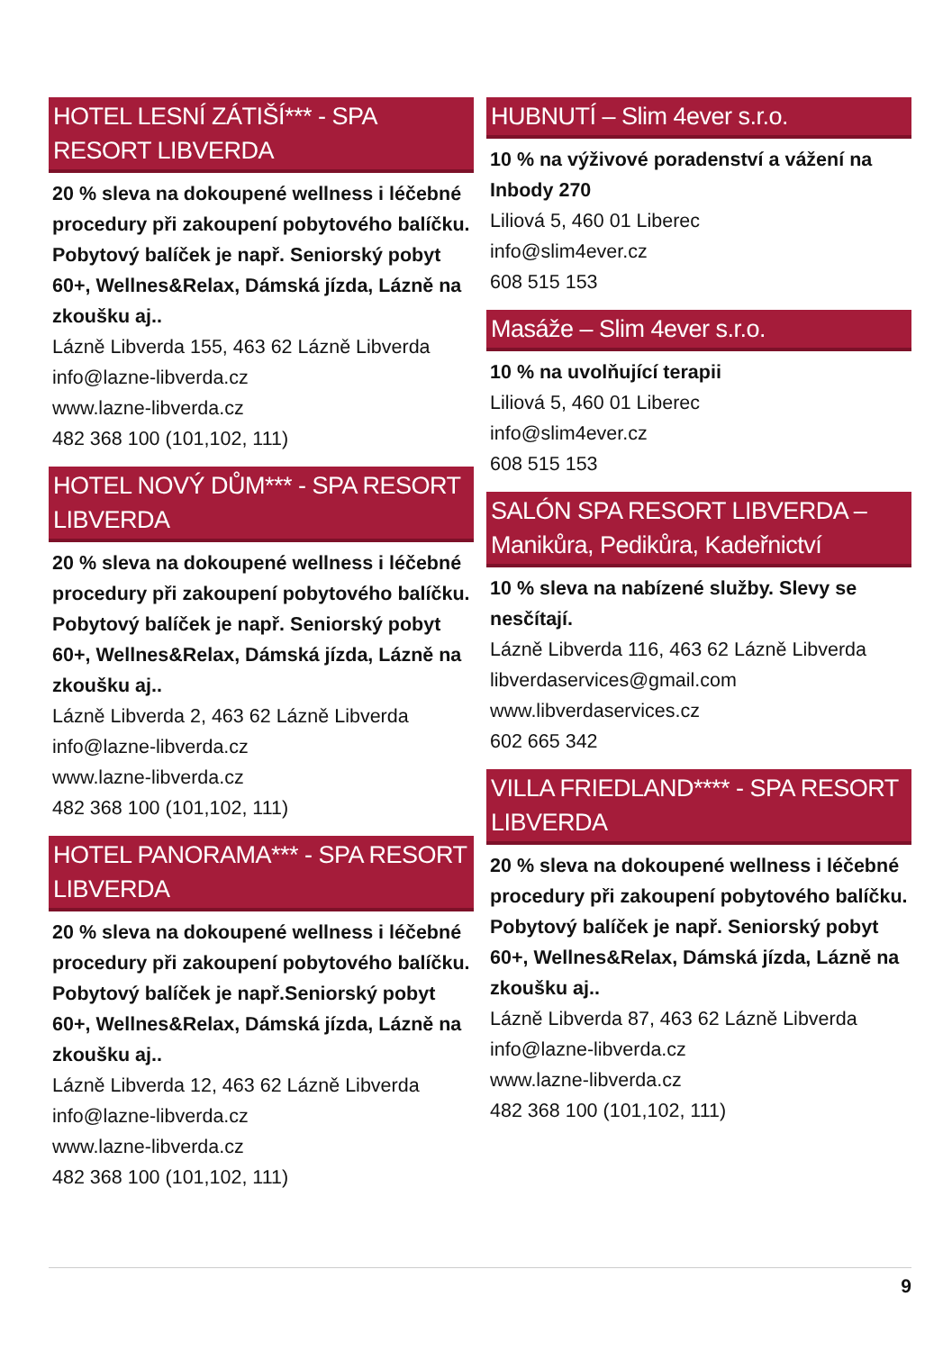HOTEL LESNÍ ZÁTIŠÍ*** - SPA RESORT LIBVERDA
20 % sleva na dokoupené wellness i léčebné procedury při zakoupení pobytového balíčku. Pobytový balíček je např. Seniorský pobyt 60+, Wellnes&Relax, Dámská jízda, Lázně na zkoušku aj..
Lázně Libverda 155, 463 62 Lázně Libverda
info@lazne-libverda.cz
www.lazne-libverda.cz
482 368 100 (101,102, 111)
HOTEL NOVÝ DŮM*** - SPA RESORT LIBVERDA
20 % sleva na dokoupené wellness i léčebné procedury při zakoupení pobytového balíčku. Pobytový balíček je např. Seniorský pobyt 60+, Wellnes&Relax, Dámská jízda, Lázně na zkoušku aj..
Lázně Libverda 2, 463 62 Lázně Libverda
info@lazne-libverda.cz
www.lazne-libverda.cz
482 368 100 (101,102, 111)
HOTEL PANORAMA*** - SPA RESORT LIBVERDA
20 % sleva na dokoupené wellness i léčebné procedury při zakoupení pobytového balíčku. Pobytový balíček je např.Seniorský pobyt 60+, Wellnes&Relax, Dámská jízda, Lázně na zkoušku aj..
Lázně Libverda 12, 463 62 Lázně Libverda
info@lazne-libverda.cz
www.lazne-libverda.cz
482 368 100 (101,102, 111)
HUBNUTÍ – Slim 4ever s.r.o.
10 % na výživové poradenství a vážení na Inbody 270
Liliová 5, 460 01 Liberec
info@slim4ever.cz
608 515 153
Masáže – Slim 4ever s.r.o.
10 % na uvolňující terapii
Liliová 5, 460 01 Liberec
info@slim4ever.cz
608 515 153
SALÓN SPA RESORT LIBVERDA – Manikůra, Pedikůra, Kadeřnictví
10 % sleva na nabízené služby. Slevy se nesčítají.
Lázně Libverda 116, 463 62 Lázně Libverda
libverdaservices@gmail.com
www.libverdaservices.cz
602 665 342
VILLA FRIEDLAND**** - SPA RESORT LIBVERDA
20 % sleva na dokoupené wellness i léčebné procedury při zakoupení pobytového balíčku. Pobytový balíček je např. Seniorský pobyt 60+, Wellnes&Relax, Dámská jízda, Lázně na zkoušku aj..
Lázně Libverda 87, 463 62 Lázně Libverda
info@lazne-libverda.cz
www.lazne-libverda.cz
482 368 100 (101,102, 111)
9